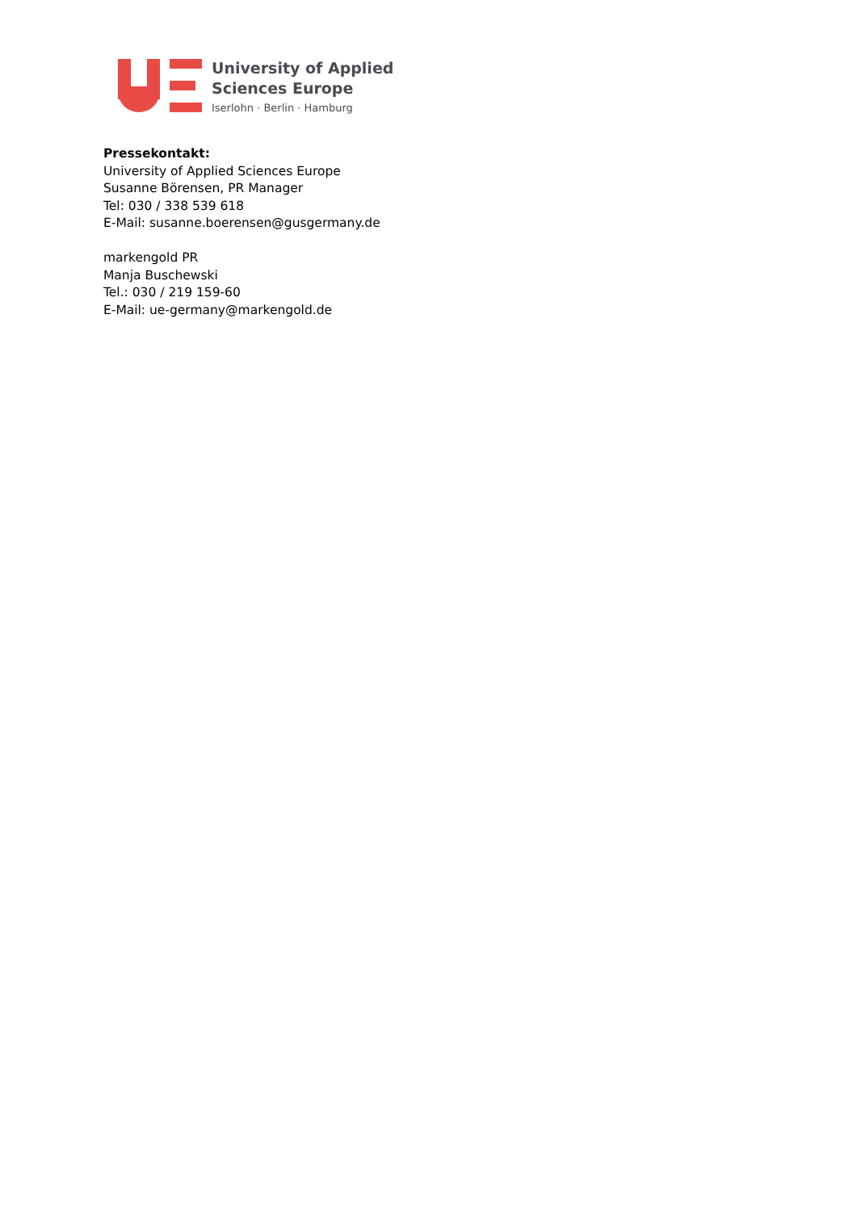University of Applied
Sciences Europe
Iserlohn · Berlin · Hamburg
Pressekontakt:
University of Applied Sciences Europe
Susanne Börensen, PR Manager
Tel: 030 / 338 539 618
E-Mail: susanne.boerensen@gusgermany.de
markengold PR
Manja Buschewski
Tel.: 030 / 219 159-60
E-Mail: ue-germany@markengold.de